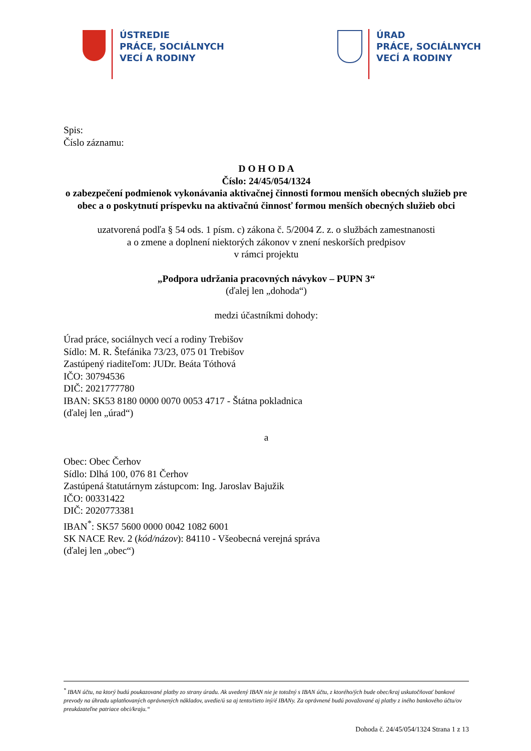ÚSTREDIE
PRÁCE, SOCIÁLNYCH
VECÍ A RODINY
ÚRAD
PRÁCE, SOCIÁLNYCH
VECÍ A RODINY
Spis:
Číslo záznamu:
D O H O D A
Číslo: 24/45/054/1324
o zabezpečení podmienok vykonávania aktivačnej činnosti formou menších obecných služieb pre obec a o poskytnutí príspevku na aktivačnú činnosť formou menších obecných služieb obci
uzatvorená podľa § 54 ods. 1 písm. c) zákona č. 5/2004 Z. z. o službách zamestnanosti
a o zmene a doplnení niektorých zákonov v znení neskorších predpisov
v rámci projektu
„Podpora udržania pracovných návykov – PUPN 3“
(ďalej len „dohoda“)
medzi účastníkmi dohody:
Úrad práce, sociálnych vecí a rodiny Trebišov
Sídlo: M. R. Štefánika 73/23, 075 01 Trebišov
Zastúpený riaditeľom: JUDr. Beáta Tóthová
IČO: 30794536
DIČ: 2021777780
IBAN: SK53 8180 0000 0070 0053 4717 - Štátna pokladnica
(ďalej len „úrad“)
a
Obec: Obec Čerhov
Sídlo: Dlhá 100, 076 81 Čerhov
Zastúpená štatutárnym zástupcom: Ing. Jaroslav Bajužik
IČO: 00331422
DIČ: 2020773381
IBAN<sup>*</sup>: SK57 5600 0000 0042 1082 6001
SK NACE Rev. 2 (kód/názov): 84110 - Všeobecná verejná správa
(ďalej len „obec“)
<sup>*</sup> IBAN účtu, na ktorý budú poukazované platby zo strany úradu. Ak uvedený IBAN nie je totožný s IBAN účtu, z ktorého/ých bude obec/kraj uskutočňovať bankové prevody na úhradu uplatňovaných oprávnených nákladov, uvedie/ú sa aj tento/tieto iný/é IBANy. Za oprávnené budú považované aj platby z iného bankového účtu/ov preukázateľne patriace obci/kraju.“
Dohoda č. 24/45/054/1324 Strana 1 z 13